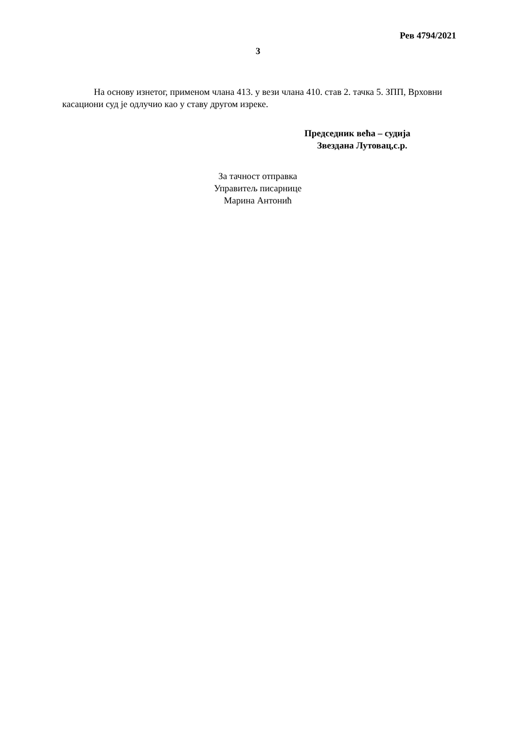Рев 4794/2021
3
На основу изнетог, применом члана 413. у вези члана 410. став 2. тачка 5. ЗПП, Врховни касациони суд је одлучио као у ставу другом изреке.
Председник већа – судија
Звездана Лутовац,с.р.
За тачност отправка
Управитељ писарнице
Марина Антонић